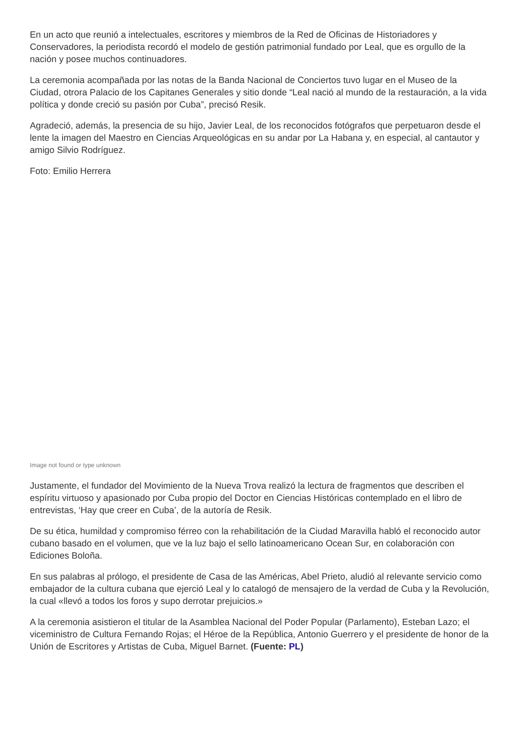En un acto que reunió a intelectuales, escritores y miembros de la Red de Oficinas de Historiadores y Conservadores, la periodista recordó el modelo de gestión patrimonial fundado por Leal, que es orgullo de la nación y posee muchos continuadores.
La ceremonia acompañada por las notas de la Banda Nacional de Conciertos tuvo lugar en el Museo de la Ciudad, otrora Palacio de los Capitanes Generales y sitio donde “Leal nació al mundo de la restauración, a la vida política y donde creció su pasión por Cuba”, precisó Resik.
Agradeció, además, la presencia de su hijo, Javier Leal, de los reconocidos fotógrafos que perpetuaron desde el lente la imagen del Maestro en Ciencias Arqueológicas en su andar por La Habana y, en especial, al cantautor y amigo Silvio Rodríguez.
Foto: Emilio Herrera
Image not found or type unknown
Justamente, el fundador del Movimiento de la Nueva Trova realizó la lectura de fragmentos que describen el espíritu virtuoso y apasionado por Cuba propio del Doctor en Ciencias Históricas contemplado en el libro de entrevistas, ‘Hay que creer en Cuba’, de la autoría de Resik.
De su ética, humildad y compromiso férreo con la rehabilitación de la Ciudad Maravilla habló el reconocido autor cubano basado en el volumen, que ve la luz bajo el sello latinoamericano Ocean Sur, en colaboración con Ediciones Boloña.
En sus palabras al prólogo, el presidente de Casa de las Américas, Abel Prieto, aludió al relevante servicio como embajador de la cultura cubana que ejerció Leal y lo catalogó de mensajero de la verdad de Cuba y la Revolución, la cual «llevó a todos los foros y supo derrotar prejuicios.»
A la ceremonia asistieron el titular de la Asamblea Nacional del Poder Popular (Parlamento), Esteban Lazo; el viceministro de Cultura Fernando Rojas; el Héroe de la República, Antonio Guerrero y el presidente de honor de la Unión de Escritores y Artistas de Cuba, Miguel Barnet. (Fuente: PL)